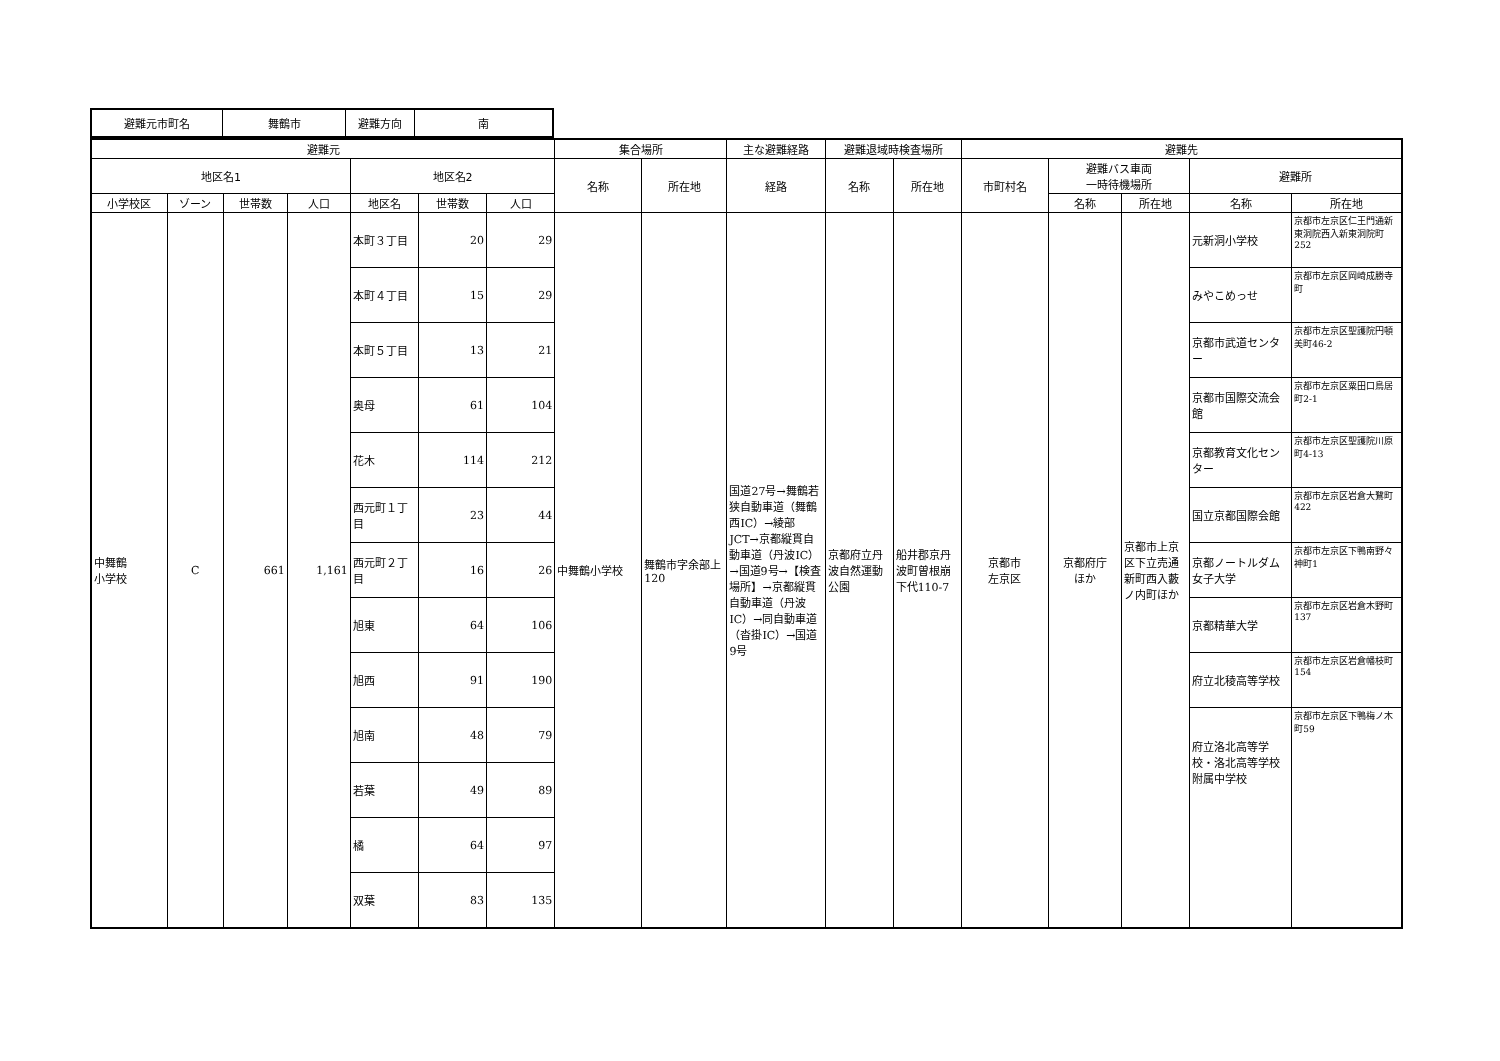| 避難元市町名 | 舞鶴市 | 避難方向 | 南 |
| --- | --- | --- | --- |
| 避難元 | | | | | | | 集合場所 | | 主な避難経路 | 避難退域時検査場所 | | 避難先 | | | | |
| --- | --- | --- | --- | --- | --- | --- | --- | --- | --- | --- | --- | --- | --- | --- | --- | --- |
| 地区名1 | | | | 地区名2 | | | 名称 | 所在地 | 経路 | 名称 | 所在地 | 市町村名 | 避難バス車両 一時待機場所 | | 避難所 | |
| 小学校区 | ゾーン | 世帯数 | 人口 | 地区名 | 世帯数 | 人口 | | | | | | | 名称 | 所在地 | 名称 | 所在地 |
| 中舞鶴 小学校 | C | 661 | 1,161 | 本町３丁目 | 20 | 29 | 中舞鶴小学校 | 舞鶴市字余部上120 | 国道27号→舞鶴若狭自動車道（舞鶴西IC）→綾部JCT→京都縦貫自動車道（丹波IC）→国道9号→【検査場所】→京都縦貫自動車道（丹波IC）→同自動車道（沓掛IC）→国道9号 | 京都府立丹波自然運動公園 | 船井郡京丹波町曽根崩下代110-7 | 京都市 左京区 | 京都府庁 ほか | 京都市上京区下立売通新町西入藪ノ内町ほか | 元新洞小学校 | 京都市左京区仁王門通新東洞院西入新東洞院町252 |
| | | | | 本町４丁目 | 15 | 29 | | | | | | | | | みやこめっせ | 京都市左京区岡崎成勝寺町 |
| | | | | 本町５丁目 | 13 | 21 | | | | | | | | | 京都市武道センター | 京都市左京区聖護院円頓美町46-2 |
| | | | | 奥母 | 61 | 104 | | | | | | | | | 京都市国際交流会館 | 京都市左京区粟田口鳥居町2-1 |
| | | | | 花木 | 114 | 212 | | | | | | | | | 京都教育文化センター | 京都市左京区聖護院川原町4-13 |
| | | | | 西元町１丁目 | 23 | 44 | | | | | | | | | 国立京都国際会館 | 京都市左京区岩倉大鷺町422 |
| | | | | 西元町２丁目 | 16 | 26 | | | | | | | | | 京都ノートルダム女子大学 | 京都市左京区下鴨南野々神町1 |
| | | | | 旭東 | 64 | 106 | | | | | | | | | 京都精華大学 | 京都市左京区岩倉木野町137 |
| | | | | 旭西 | 91 | 190 | | | | | | | | | 府立北稜高等学校 | 京都市左京区岩倉幡枝町154 |
| | | | | 旭南 | 48 | 79 | | | | | | | | | 府立洛北高等学校・洛北高等学校附属中学校 | 京都市左京区下鴨梅ノ木町59 |
| | | | | 若葉 | 49 | 89 | | | | | | | | | | |
| | | | | 橘 | 64 | 97 | | | | | | | | | | |
| | | | | 双葉 | 83 | 135 | | | | | | | | | | |